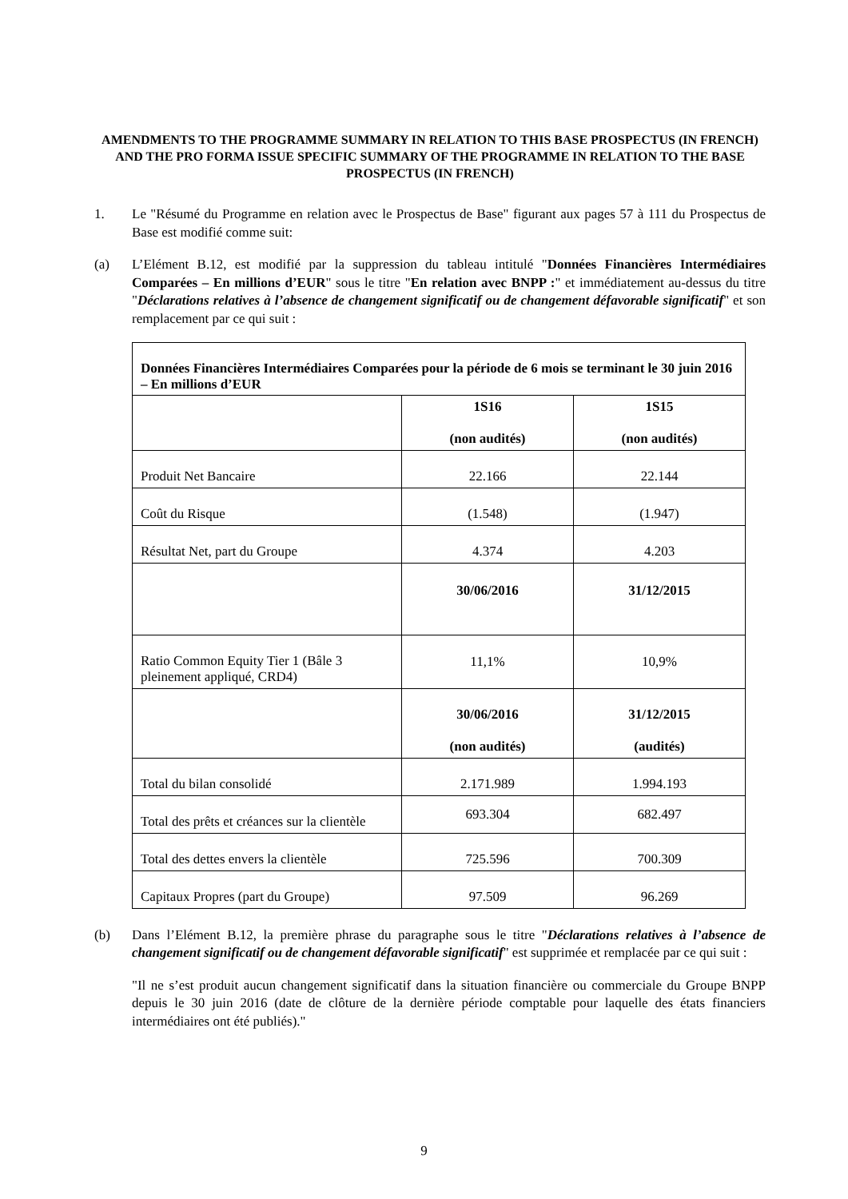AMENDMENTS TO THE PROGRAMME SUMMARY IN RELATION TO THIS BASE PROSPECTUS (IN FRENCH) AND THE PRO FORMA ISSUE SPECIFIC SUMMARY OF THE PROGRAMME IN RELATION TO THE BASE PROSPECTUS (IN FRENCH)
1. Le "Résumé du Programme en relation avec le Prospectus de Base" figurant aux pages 57 à 111 du Prospectus de Base est modifié comme suit:
(a) L’Elément B.12, est modifié par la suppression du tableau intitulé "Données Financières Intermédiaires Comparées – En millions d’EUR" sous le titre "En relation avec BNPP :" et immédiatement au-dessus du titre "Déclarations relatives à l’absence de changement significatif ou de changement défavorable significatif" et son remplacement par ce qui suit :
| Données Financières Intermédiaires Comparées pour la période de 6 mois se terminant le 30 juin 2016 – En millions d’EUR | | |
| --- | --- | --- |
| | 1S16 (non audités) | 1S15 (non audités) |
| Produit Net Bancaire | 22.166 | 22.144 |
| Coût du Risque | (1.548) | (1.947) |
| Résultat Net, part du Groupe | 4.374 | 4.203 |
| | 30/06/2016 | 31/12/2015 |
| Ratio Common Equity Tier 1 (Bâle 3 pleinement appliqué, CRD4) | 11,1% | 10,9% |
| | 30/06/2016 (non audités) | 31/12/2015 (audités) |
| Total du bilan consolidé | 2.171.989 | 1.994.193 |
| Total des prêts et créances sur la clientèle | 693.304 | 682.497 |
| Total des dettes envers la clientèle | 725.596 | 700.309 |
| Capitaux Propres (part du Groupe) | 97.509 | 96.269 |
(b) Dans l’Elément B.12, la première phrase du paragraphe sous le titre "Déclarations relatives à l’absence de changement significatif ou de changement défavorable significatif" est supprimée et remplacée par ce qui suit :
"Il ne s’est produit aucun changement significatif dans la situation financière ou commerciale du Groupe BNPP depuis le 30 juin 2016 (date de clôture de la dernière période comptable pour laquelle des états financiers intermédiaires ont été publiés)."
9